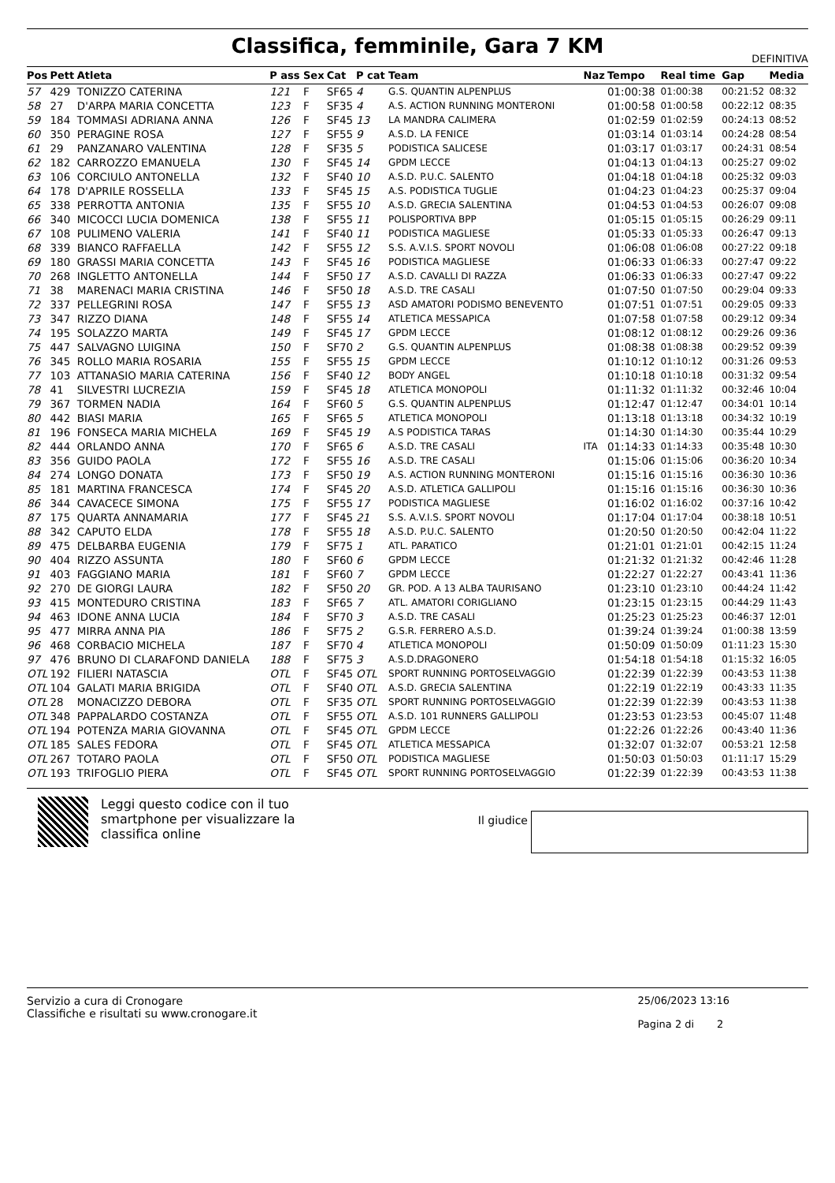Classifica, femminile, Gara 7 KM
DEFINITIVA
| Pos | Pett | Atleta | P ass | Sex | Cat | P cat | Team | Naz | Tempo | Real time | Gap | Media |
| --- | --- | --- | --- | --- | --- | --- | --- | --- | --- | --- | --- | --- |
| 57 | 429 | TONIZZO CATERINA | 121 | F | SF65 | 4 | G.S. QUANTIN ALPENPLUS | | 01:00:38 | 01:00:38 | 00:21:52 | 08:32 |
| 58 | 27 | D'ARPA MARIA CONCETTA | 123 | F | SF35 | 4 | A.S. ACTION RUNNING MONTERONI | | 01:00:58 | 01:00:58 | 00:22:12 | 08:35 |
| 59 | 184 | TOMMASI ADRIANA ANNA | 126 | F | SF45 | 13 | LA MANDRA CALIMERA | | 01:02:59 | 01:02:59 | 00:24:13 | 08:52 |
| 60 | 350 | PERAGINE ROSA | 127 | F | SF55 | 9 | A.S.D. LA FENICE | | 01:03:14 | 01:03:14 | 00:24:28 | 08:54 |
| 61 | 29 | PANZANARO VALENTINA | 128 | F | SF35 | 5 | PODISTICA SALICESE | | 01:03:17 | 01:03:17 | 00:24:31 | 08:54 |
| 62 | 182 | CARROZZO EMANUELA | 130 | F | SF45 | 14 | GPDM LECCE | | 01:04:13 | 01:04:13 | 00:25:27 | 09:02 |
| 63 | 106 | CORCIULO ANTONELLA | 132 | F | SF40 | 10 | A.S.D. P.U.C. SALENTO | | 01:04:18 | 01:04:18 | 00:25:32 | 09:03 |
| 64 | 178 | D'APRILE ROSSELLA | 133 | F | SF45 | 15 | A.S. PODISTICA TUGLIE | | 01:04:23 | 01:04:23 | 00:25:37 | 09:04 |
| 65 | 338 | PERROTTA ANTONIA | 135 | F | SF55 | 10 | A.S.D. GRECIA SALENTINA | | 01:04:53 | 01:04:53 | 00:26:07 | 09:08 |
| 66 | 340 | MICOCCI LUCIA DOMENICA | 138 | F | SF55 | 11 | POLISPORTIVA BPP | | 01:05:15 | 01:05:15 | 00:26:29 | 09:11 |
| 67 | 108 | PULIMENO VALERIA | 141 | F | SF40 | 11 | PODISTICA MAGLIESE | | 01:05:33 | 01:05:33 | 00:26:47 | 09:13 |
| 68 | 339 | BIANCO RAFFAELLA | 142 | F | SF55 | 12 | S.S. A.V.I.S. SPORT NOVOLI | | 01:06:08 | 01:06:08 | 00:27:22 | 09:18 |
| 69 | 180 | GRASSI MARIA CONCETTA | 143 | F | SF45 | 16 | PODISTICA MAGLIESE | | 01:06:33 | 01:06:33 | 00:27:47 | 09:22 |
| 70 | 268 | INGLETTO ANTONELLA | 144 | F | SF50 | 17 | A.S.D. CAVALLI DI RAZZA | | 01:06:33 | 01:06:33 | 00:27:47 | 09:22 |
| 71 | 38 | MARENACI MARIA CRISTINA | 146 | F | SF50 | 18 | A.S.D. TRE CASALI | | 01:07:50 | 01:07:50 | 00:29:04 | 09:33 |
| 72 | 337 | PELLEGRINI ROSA | 147 | F | SF55 | 13 | ASD AMATORI PODISMO BENEVENTO | | 01:07:51 | 01:07:51 | 00:29:05 | 09:33 |
| 73 | 347 | RIZZO DIANA | 148 | F | SF55 | 14 | ATLETICA MESSAPICA | | 01:07:58 | 01:07:58 | 00:29:12 | 09:34 |
| 74 | 195 | SOLAZZO MARTA | 149 | F | SF45 | 17 | GPDM LECCE | | 01:08:12 | 01:08:12 | 00:29:26 | 09:36 |
| 75 | 447 | SALVAGNO LUIGINA | 150 | F | SF70 | 2 | G.S. QUANTIN ALPENPLUS | | 01:08:38 | 01:08:38 | 00:29:52 | 09:39 |
| 76 | 345 | ROLLO MARIA ROSARIA | 155 | F | SF55 | 15 | GPDM LECCE | | 01:10:12 | 01:10:12 | 00:31:26 | 09:53 |
| 77 | 103 | ATTANASIO MARIA CATERINA | 156 | F | SF40 | 12 | BODY ANGEL | | 01:10:18 | 01:10:18 | 00:31:32 | 09:54 |
| 78 | 41 | SILVESTRI LUCREZIA | 159 | F | SF45 | 18 | ATLETICA MONOPOLI | | 01:11:32 | 01:11:32 | 00:32:46 | 10:04 |
| 79 | 367 | TORMEN NADIA | 164 | F | SF60 | 5 | G.S. QUANTIN ALPENPLUS | | 01:12:47 | 01:12:47 | 00:34:01 | 10:14 |
| 80 | 442 | BIASI MARIA | 165 | F | SF65 | 5 | ATLETICA MONOPOLI | | 01:13:18 | 01:13:18 | 00:34:32 | 10:19 |
| 81 | 196 | FONSECA MARIA MICHELA | 169 | F | SF45 | 19 | A.S PODISTICA TARAS | | 01:14:30 | 01:14:30 | 00:35:44 | 10:29 |
| 82 | 444 | ORLANDO ANNA | 170 | F | SF65 | 6 | A.S.D. TRE CASALI | ITA | 01:14:33 | 01:14:33 | 00:35:48 | 10:30 |
| 83 | 356 | GUIDO PAOLA | 172 | F | SF55 | 16 | A.S.D. TRE CASALI | | 01:15:06 | 01:15:06 | 00:36:20 | 10:34 |
| 84 | 274 | LONGO DONATA | 173 | F | SF50 | 19 | A.S. ACTION RUNNING MONTERONI | | 01:15:16 | 01:15:16 | 00:36:30 | 10:36 |
| 85 | 181 | MARTINA FRANCESCA | 174 | F | SF45 | 20 | A.S.D. ATLETICA GALLIPOLI | | 01:15:16 | 01:15:16 | 00:36:30 | 10:36 |
| 86 | 344 | CAVACECE SIMONA | 175 | F | SF55 | 17 | PODISTICA MAGLIESE | | 01:16:02 | 01:16:02 | 00:37:16 | 10:42 |
| 87 | 175 | QUARTA ANNAMARIA | 177 | F | SF45 | 21 | S.S. A.V.I.S. SPORT NOVOLI | | 01:17:04 | 01:17:04 | 00:38:18 | 10:51 |
| 88 | 342 | CAPUTO ELDA | 178 | F | SF55 | 18 | A.S.D. P.U.C. SALENTO | | 01:20:50 | 01:20:50 | 00:42:04 | 11:22 |
| 89 | 475 | DELBARBA EUGENIA | 179 | F | SF75 | 1 | ATL. PARATICO | | 01:21:01 | 01:21:01 | 00:42:15 | 11:24 |
| 90 | 404 | RIZZO ASSUNTA | 180 | F | SF60 | 6 | GPDM LECCE | | 01:21:32 | 01:21:32 | 00:42:46 | 11:28 |
| 91 | 403 | FAGGIANO MARIA | 181 | F | SF60 | 7 | GPDM LECCE | | 01:22:27 | 01:22:27 | 00:43:41 | 11:36 |
| 92 | 270 | DE GIORGI LAURA | 182 | F | SF50 | 20 | GR. POD. A 13 ALBA TAURISANO | | 01:23:10 | 01:23:10 | 00:44:24 | 11:42 |
| 93 | 415 | MONTEDURO CRISTINA | 183 | F | SF65 | 7 | ATL. AMATORI CORIGLIANO | | 01:23:15 | 01:23:15 | 00:44:29 | 11:43 |
| 94 | 463 | IDONE ANNA LUCIA | 184 | F | SF70 | 3 | A.S.D. TRE CASALI | | 01:25:23 | 01:25:23 | 00:46:37 | 12:01 |
| 95 | 477 | MIRRA ANNA PIA | 186 | F | SF75 | 2 | G.S.R. FERRERO A.S.D. | | 01:39:24 | 01:39:24 | 01:00:38 | 13:59 |
| 96 | 468 | CORBACIO MICHELA | 187 | F | SF70 | 4 | ATLETICA MONOPOLI | | 01:50:09 | 01:50:09 | 01:11:23 | 15:30 |
| 97 | 476 | BRUNO DI CLARAFOND DANIELA | 188 | F | SF75 | 3 | A.S.D.DRAGONERO | | 01:54:18 | 01:54:18 | 01:15:32 | 16:05 |
| OTL | 192 | FILIERI NATASCIA | OTL | F | SF45 | OTL | SPORT RUNNING PORTOSELVAGGIO | | 01:22:39 | 01:22:39 | 00:43:53 | 11:38 |
| OTL | 104 | GALATI MARIA BRIGIDA | OTL | F | SF40 | OTL | A.S.D. GRECIA SALENTINA | | 01:22:19 | 01:22:19 | 00:43:33 | 11:35 |
| OTL | 28 | MONACIZZO DEBORA | OTL | F | SF35 | OTL | SPORT RUNNING PORTOSELVAGGIO | | 01:22:39 | 01:22:39 | 00:43:53 | 11:38 |
| OTL | 348 | PAPPALARDO COSTANZA | OTL | F | SF55 | OTL | A.S.D. 101 RUNNERS GALLIPOLI | | 01:23:53 | 01:23:53 | 00:45:07 | 11:48 |
| OTL | 194 | POTENZA MARIA GIOVANNA | OTL | F | SF45 | OTL | GPDM LECCE | | 01:22:26 | 01:22:26 | 00:43:40 | 11:36 |
| OTL | 185 | SALES FEDORA | OTL | F | SF45 | OTL | ATLETICA MESSAPICA | | 01:32:07 | 01:32:07 | 00:53:21 | 12:58 |
| OTL | 267 | TOTARO PAOLA | OTL | F | SF50 | OTL | PODISTICA MAGLIESE | | 01:50:03 | 01:50:03 | 01:11:17 | 15:29 |
| OTL | 193 | TRIFOGLIO PIERA | OTL | F | SF45 | OTL | SPORT RUNNING PORTOSELVAGGIO | | 01:22:39 | 01:22:39 | 00:43:53 | 11:38 |
Leggi questo codice con il tuo smartphone per visualizzare la classifica online
Il giudice
Servizio a cura di Cronogare
Classifiche e risultati su www.cronogare.it
25/06/2023 13:16
Pagina 2 di 2